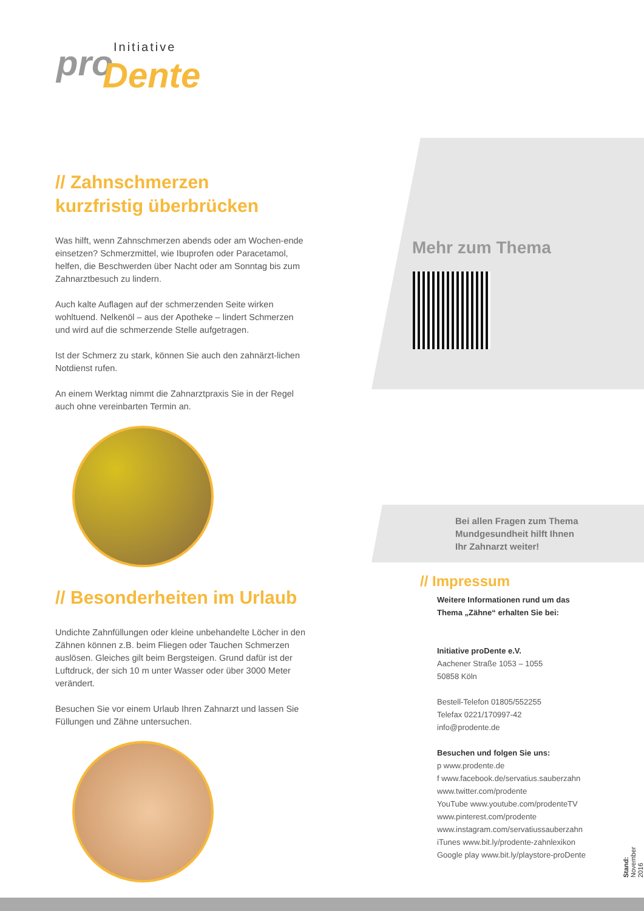Initiative pro Dente
// Zahnschmerzen
kurzfristig überbrücken
Was hilft, wenn Zahnschmerzen abends oder am Wochen-ende einsetzen? Schmerzmittel, wie Ibuprofen oder Paracetamol, helfen, die Beschwerden über Nacht oder am Sonntag bis zum Zahnarztbesuch zu lindern.
Auch kalte Auflagen auf der schmerzenden Seite wirken wohltuend. Nelkenöl – aus der Apotheke – lindert Schmerzen und wird auf die schmerzende Stelle aufgetragen.
Ist der Schmerz zu stark, können Sie auch den zahnärzt-lichen Notdienst rufen.
An einem Werktag nimmt die Zahnarztpraxis Sie in der Regel auch ohne vereinbarten Termin an.
// Besonderheiten im Urlaub
Undichte Zahnfüllungen oder kleine unbehandelte Löcher in den Zähnen können z.B. beim Fliegen oder Tauchen Schmerzen auslösen. Gleiches gilt beim Bergsteigen. Grund dafür ist der Luftdruck, der sich 10 m unter Wasser oder über 3000 Meter verändert.
Besuchen Sie vor einem Urlaub Ihren Zahnarzt und lassen Sie Füllungen und Zähne untersuchen.
Mehr zum Thema
Bei allen Fragen zum Thema
Mundgesundheit hilft Ihnen
Ihr Zahnarzt weiter!
// Impressum
Weitere Informationen rund um das
Thema „Zähne“ erhalten Sie bei:
Initiative proDente e.V.
Aachener Straße 1053 – 1055
50858 Köln
Bestell-Telefon 01805/552255
Telefax 0221/170997-42
info@prodente.de
Besuchen und folgen Sie uns:
p www.prodente.de
f www.facebook.de/servatius.sauberzahn
www.twitter.com/prodente
YouTube www.youtube.com/prodenteTV
www.pinterest.com/prodente
www.instagram.com/servatiussauberzahn
iTunes www.bit.ly/prodente-zahnlexikon
Google play www.bit.ly/playstore-proDente
Stand: November 2016